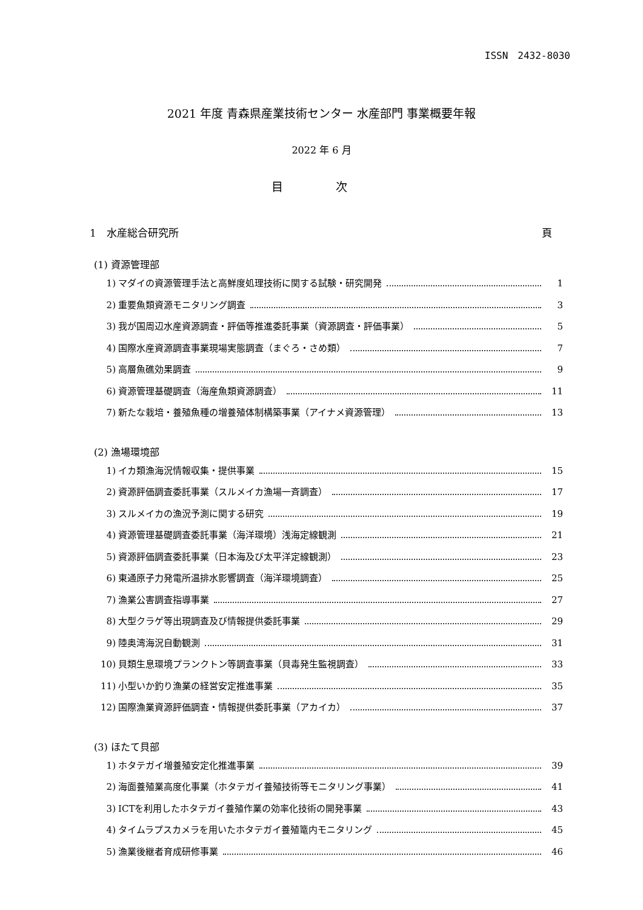ISSN　2432-8030
2021 年度 青森県産業技術センター 水産部門 事業概要年報
2022 年 6 月
目 次
1　水産総合研究所 頁
(1) 資源管理部
1) マダイの資源管理手法と高鮮度処理技術に関する試験・研究開発 1
2) 重要魚類資源モニタリング調査 3
3) 我が国周辺水産資源調査・評価等推進委託事業（資源調査・評価事業） 5
4) 国際水産資源調査事業現場実態調査（まぐろ・さめ類） 7
5) 高層魚礁効果調査 9
6) 資源管理基礎調査（海産魚類資源調査） 11
7) 新たな栽培・養殖魚種の増養殖体制構築事業（アイナメ資源管理） 13
(2) 漁場環境部
1) イカ類漁海況情報収集・提供事業 15
2) 資源評価調査委託事業（スルメイカ漁場一斉調査） 17
3) スルメイカの漁況予測に関する研究 19
4) 資源管理基礎調査委託事業（海洋環境）浅海定線観測 21
5) 資源評価調査委託事業（日本海及び太平洋定線観測） 23
6) 東通原子力発電所温排水影響調査（海洋環境調査） 25
7) 漁業公害調査指導事業 27
8) 大型クラゲ等出現調査及び情報提供委託事業 29
9) 陸奥湾海況自動観測 31
10) 貝類生息環境プランクトン等調査事業（貝毒発生監視調査） 33
11) 小型いか釣り漁業の経営安定推進事業 35
12) 国際漁業資源評価調査・情報提供委託事業（アカイカ） 37
(3) ほたて貝部
1) ホタテガイ増養殖安定化推進事業 39
2) 海面養殖業高度化事業（ホタテガイ養殖技術等モニタリング事業） 41
3) ICTを利用したホタテガイ養殖作業の効率化技術の開発事業 43
4) タイムラプスカメラを用いたホタテガイ養殖篭内モニタリング 45
5) 漁業後継者育成研修事業 46